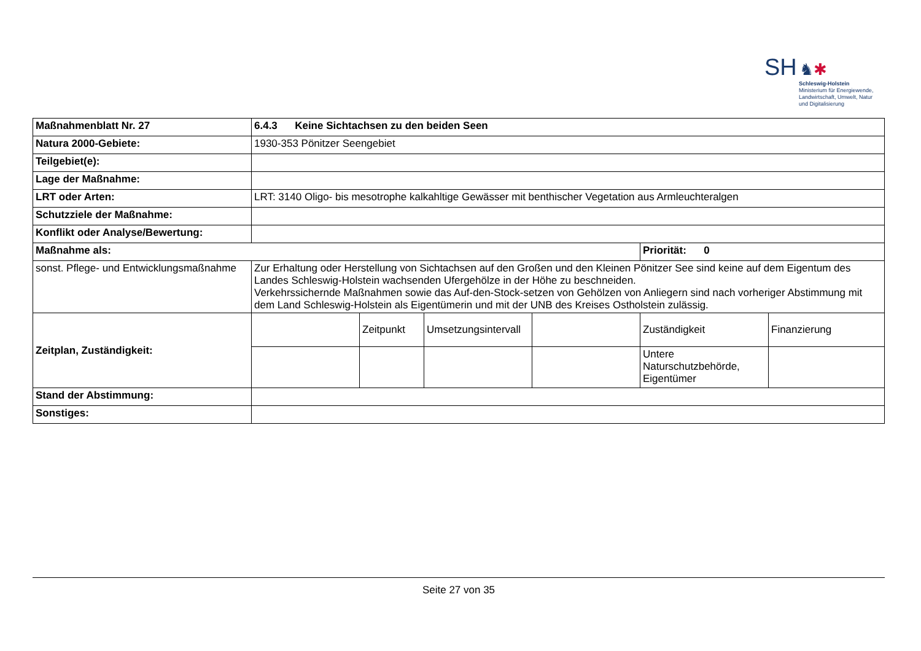SH ♞✱
Schleswig-Holstein
Ministerium für Energiewende,
Landwirtschaft, Umwelt, Natur
und Digitalisierung
| Maßnahmenblatt Nr. 27 | 6.4.3 Keine Sichtachsen zu den beiden Seen | | | | | |
| Natura 2000-Gebiete: | 1930-353 Pönitzer Seengebiet | | | | | |
| Teilgebiet(e): | | | | | | |
| Lage der Maßnahme: | | | | | | |
| LRT oder Arten: | LRT: 3140 Oligo- bis mesotrophe kalkahltige Gewässer mit benthischer Vegetation aus Armleuchteralgen | | | | | |
| Schutzziele der Maßnahme: | | | | | | |
| Konflikt oder Analyse/Bewertung: | | | | | | |
| Maßnahme als: | | | | | Priorität: 0 | |
| sonst. Pflege- und Entwicklungsmaßnahme | Zur Erhaltung oder Herstellung von Sichtachsen auf den Großen und den Kleinen Pönitzer See sind keine auf dem Eigentum des Landes Schleswig-Holstein wachsenden Ufergehölze in der Höhe zu beschneiden. Verkehrssichernde Maßnahmen sowie das Auf-den-Stock-setzen von Gehölzen von Anliegern sind nach vorheriger Abstimmung mit dem Land Schleswig-Holstein als Eigentümerin und mit der UNB des Kreises Ostholstein zulässig. | | | | | |
| Zeitplan, Zuständigkeit: | | Zeitpunkt | Umsetzungsintervall | | Zuständigkeit | Finanzierung |
| | | | | | Untere Naturschutzbehörde, Eigentümer | |
| Stand der Abstimmung: | | | | | | |
| Sonstiges: | | | | | | |
Seite 27 von 35